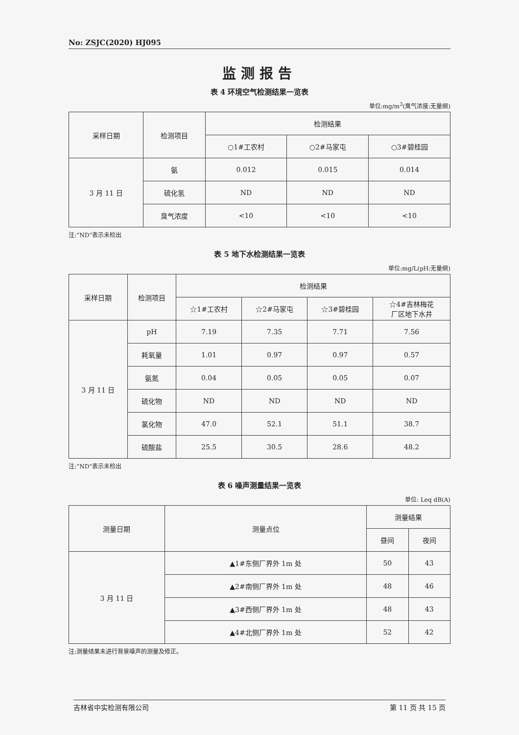No: ZSJC(2020) HJ095
监测报告
表 4 环境空气检测结果一览表
单位:mg/m<sup>3</sup>(臭气浓度:无量纲)
| 采样日期 | 检测项目 | 检测结果 | | |
| --- | --- | --- | --- | --- |
| | | ○1#工农村 | ○2#马家屯 | ○3#碧桂园 |
| 3 月 11 日 | 氨 | 0.012 | 0.015 | 0.014 |
| | 硫化氢 | ND | ND | ND |
| | 臭气浓度 | <10 | <10 | <10 |
注:“ND”表示未检出
表 5 地下水检测结果一览表
单位:mg/L(pH:无量纲)
| 采样日期 | 检测项目 | 检测结果 | | | |
| --- | --- | --- | --- | --- | --- |
| | | ☆1#工农村 | ☆2#马家屯 | ☆3#碧桂园 | ☆4#吉林梅花 厂区地下水井 |
| 3 月 11 日 | pH | 7.19 | 7.35 | 7.71 | 7.56 |
| | 耗氧量 | 1.01 | 0.97 | 0.97 | 0.57 |
| | 氨氮 | 0.04 | 0.05 | 0.05 | 0.07 |
| | 硫化物 | ND | ND | ND | ND |
| | 氯化物 | 47.0 | 52.1 | 51.1 | 38.7 |
| | 硫酸盐 | 25.5 | 30.5 | 28.6 | 48.2 |
注:“ND”表示未检出
表 6 噪声测量结果一览表
单位: Leq dB(A)
| 测量日期 | 测量点位 | 测量结果 | |
| --- | --- | --- | --- |
| | | 昼间 | 夜间 |
| 3 月 11 日 | ▲1#东侧厂界外 1m 处 | 50 | 43 |
| | ▲2#南侧厂界外 1m 处 | 48 | 46 |
| | ▲3#西侧厂界外 1m 处 | 48 | 43 |
| | ▲4#北侧厂界外 1m 处 | 52 | 42 |
注:测量结果未进行背景噪声的测量及修正。
吉林省中实检测有限公司 第 11 页 共 15 页